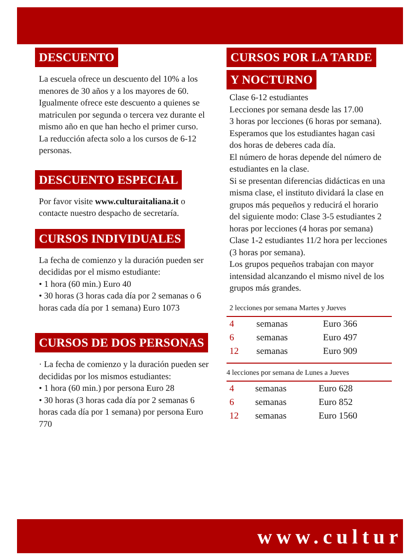DESCUENTO
La escuela ofrece un descuento del 10% a los menores de 30 años y a los mayores de 60. Igualmente ofrece este descuento a quienes se matriculen por segunda o tercera vez durante el mismo año en que han hecho el primer curso.
La reducción afecta solo a los cursos de 6-12 personas.
DESCUENTO ESPECIAL
Por favor visite www.culturaitaliana.it o contacte nuestro despacho de secretaría.
CURSOS INDIVIDUALES
La fecha de comienzo y la duración pueden ser decididas por el mismo estudiante:
• 1 hora (60 min.) Euro 40
• 30 horas (3 horas cada día por 2 semanas o 6 horas cada día por 1 semana) Euro 1073
CURSOS DE DOS PERSONAS
· La fecha de comienzo y la duración pueden ser decididas por los mismos estudiantes:
• 1 hora (60 min.) por persona Euro 28
• 30 horas (3 horas cada día por 2 semanas 6 horas cada día por 1 semana) por persona Euro 770
CURSOS POR LA TARDE
Y NOCTURNO
Clase 6-12 estudiantes
Lecciones por semana desde las 17.00
3 horas por lecciones (6 horas por semana). Esperamos que los estudiantes hagan casi dos horas de deberes cada día.
El número de horas depende del número de estudiantes en la clase.
Si se presentan diferencias didácticas en una misma clase, el instituto dividará la clase en grupos más pequeños y reducirá el horario del siguiente modo: Clase 3-5 estudiantes 2 horas por lecciones (4 horas por semana) Clase 1-2 estudiantes 11/2 hora per lecciones (3 horas por semana).
Los grupos pequeños trabajan con mayor intensidad alcanzando el mismo nivel de los grupos más grandes.
2 lecciones por semana Martes y Jueves
| 4 | semanas | Euro 366 |
| 6 | semanas | Euro 497 |
| 12 | semanas | Euro 909 |
4 lecciones por semana de Lunes a Jueves
| 4 | semanas | Euro 628 |
| 6 | semanas | Euro 852 |
| 12 | semanas | Euro 1560 |
www.cultur